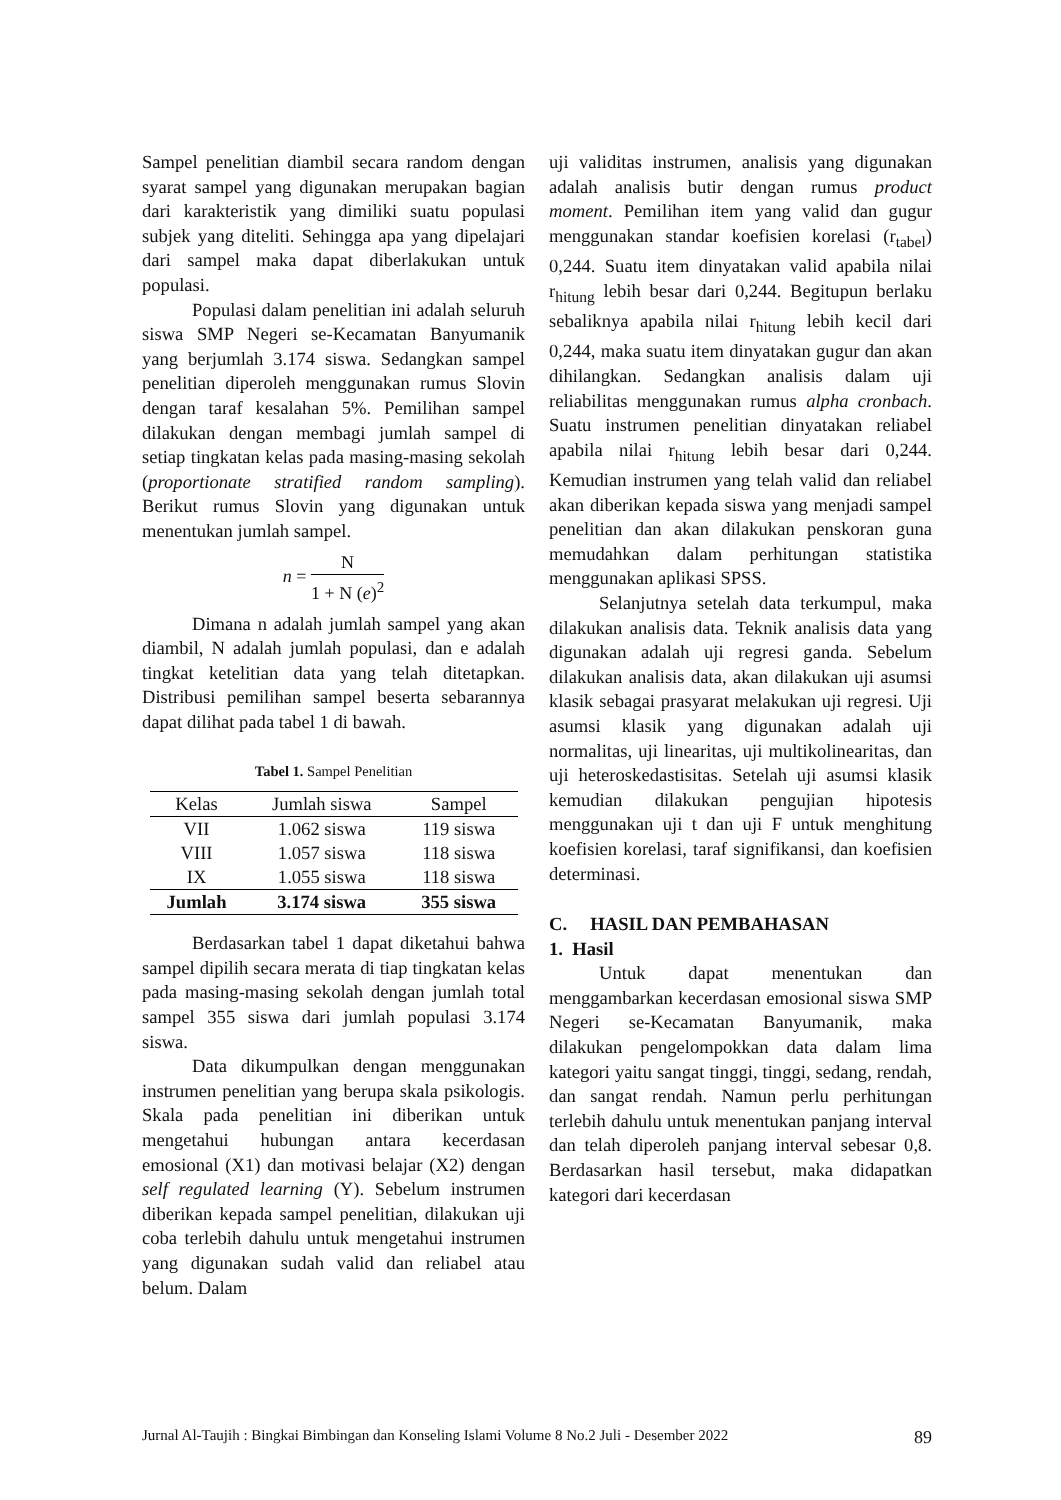Sampel penelitian diambil secara random dengan syarat sampel yang digunakan merupakan bagian dari karakteristik yang dimiliki suatu populasi subjek yang diteliti. Sehingga apa yang dipelajari dari sampel maka dapat diberlakukan untuk populasi.
Populasi dalam penelitian ini adalah seluruh siswa SMP Negeri se-Kecamatan Banyumanik yang berjumlah 3.174 siswa. Sedangkan sampel penelitian diperoleh menggunakan rumus Slovin dengan taraf kesalahan 5%. Pemilihan sampel dilakukan dengan membagi jumlah sampel di setiap tingkatan kelas pada masing-masing sekolah (proportionate stratified random sampling). Berikut rumus Slovin yang digunakan untuk menentukan jumlah sampel.
n = N 1 + N (e)<sup>2</sup>
Dimana n adalah jumlah sampel yang akan diambil, N adalah jumlah populasi, dan e adalah tingkat ketelitian data yang telah ditetapkan. Distribusi pemilihan sampel beserta sebarannya dapat dilihat pada tabel 1 di bawah.
Tabel 1. Sampel Penelitian
| Kelas | Jumlah siswa | Sampel |
| --- | --- | --- |
| VII | 1.062 siswa | 119 siswa |
| VIII | 1.057 siswa | 118 siswa |
| IX | 1.055 siswa | 118 siswa |
| Jumlah | 3.174 siswa | 355 siswa |
Berdasarkan tabel 1 dapat diketahui bahwa sampel dipilih secara merata di tiap tingkatan kelas pada masing-masing sekolah dengan jumlah total sampel 355 siswa dari jumlah populasi 3.174 siswa.
Data dikumpulkan dengan menggunakan instrumen penelitian yang berupa skala psikologis. Skala pada penelitian ini diberikan untuk mengetahui hubungan antara kecerdasan emosional (X1) dan motivasi belajar (X2) dengan self regulated learning (Y). Sebelum instrumen diberikan kepada sampel penelitian, dilakukan uji coba terlebih dahulu untuk mengetahui instrumen yang digunakan sudah valid dan reliabel atau belum. Dalam
uji validitas instrumen, analisis yang digunakan adalah analisis butir dengan rumus product moment. Pemilihan item yang valid dan gugur menggunakan standar koefisien korelasi (r<sub>tabel</sub>) 0,244. Suatu item dinyatakan valid apabila nilai r<sub>hitung</sub> lebih besar dari 0,244. Begitupun berlaku sebaliknya apabila nilai r<sub>hitung</sub> lebih kecil dari 0,244, maka suatu item dinyatakan gugur dan akan dihilangkan. Sedangkan analisis dalam uji reliabilitas menggunakan rumus alpha cronbach. Suatu instrumen penelitian dinyatakan reliabel apabila nilai r<sub>hitung</sub> lebih besar dari 0,244. Kemudian instrumen yang telah valid dan reliabel akan diberikan kepada siswa yang menjadi sampel penelitian dan akan dilakukan penskoran guna memudahkan dalam perhitungan statistika menggunakan aplikasi SPSS.
Selanjutnya setelah data terkumpul, maka dilakukan analisis data. Teknik analisis data yang digunakan adalah uji regresi ganda. Sebelum dilakukan analisis data, akan dilakukan uji asumsi klasik sebagai prasyarat melakukan uji regresi. Uji asumsi klasik yang digunakan adalah uji normalitas, uji linearitas, uji multikolinearitas, dan uji heteroskedastisitas. Setelah uji asumsi klasik kemudian dilakukan pengujian hipotesis menggunakan uji t dan uji F untuk menghitung koefisien korelasi, taraf signifikansi, dan koefisien determinasi.
C. HASIL DAN PEMBAHASAN
1. Hasil
Untuk dapat menentukan dan menggambarkan kecerdasan emosional siswa SMP Negeri se-Kecamatan Banyumanik, maka dilakukan pengelompokkan data dalam lima kategori yaitu sangat tinggi, tinggi, sedang, rendah, dan sangat rendah. Namun perlu perhitungan terlebih dahulu untuk menentukan panjang interval dan telah diperoleh panjang interval sebesar 0,8. Berdasarkan hasil tersebut, maka didapatkan kategori dari kecerdasan
Jurnal Al-Taujih : Bingkai Bimbingan dan Konseling Islami Volume 8 No.2 Juli - Desember 2022 89